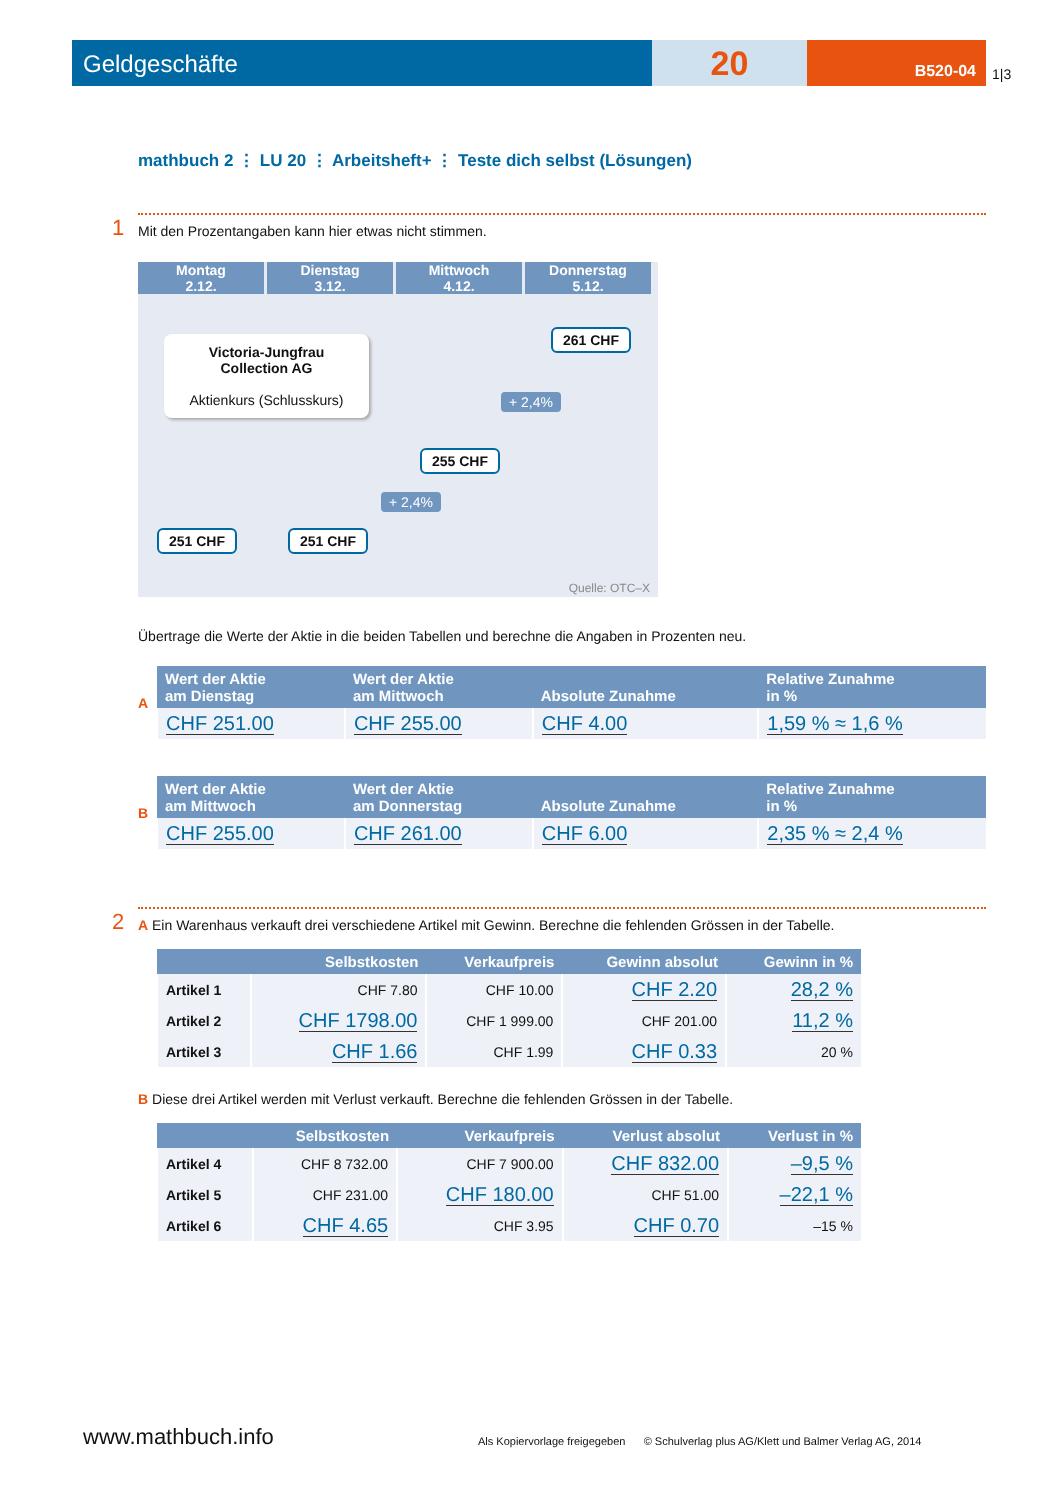Geldgeschäfte
20
B520-04
1|3
mathbuch 2 ⋮ LU 20 ⋮ Arbeitsheft+ ⋮ Teste dich selbst (Lösungen)
1
Mit den Prozentangaben kann hier etwas nicht stimmen.
Montag
2.12. Dienstag
3.12. Mittwoch
4.12. Donnerstag
5.12.
Victoria-Jungfrau
Collection AG
Aktienkurs (Schlusskurs)
261 CHF
+ 2,4%
255 CHF
+ 2,4%
251 CHF 251 CHF
Quelle: OTC–X
Übertrage die Werte der Aktie in die beiden Tabellen und berechne die Angaben in Prozenten neu.
A
| Wert der Aktie am Dienstag | Wert der Aktie am Mittwoch | Absolute Zunahme | Relative Zunahme in % |
| --- | --- | --- | --- |
| CHF 251.00 | CHF 255.00 | CHF 4.00 | 1,59 % ≈ 1,6 % |
B
| Wert der Aktie am Mittwoch | Wert der Aktie am Donnerstag | Absolute Zunahme | Relative Zunahme in % |
| --- | --- | --- | --- |
| CHF 255.00 | CHF 261.00 | CHF 6.00 | 2,35 % ≈ 2,4 % |
2
A Ein Warenhaus verkauft drei verschiedene Artikel mit Gewinn. Berechne die fehlenden Grössen in der Tabelle.
| | Selbstkosten | Verkaufpreis | Gewinn absolut | Gewinn in % |
| --- | --- | --- | --- | --- |
| Artikel 1 | CHF 7.80 | CHF 10.00 | CHF 2.20 | 28,2 % |
| Artikel 2 | CHF 1798.00 | CHF 1 999.00 | CHF 201.00 | 11,2 % |
| Artikel 3 | CHF 1.66 | CHF 1.99 | CHF 0.33 | 20 % |
B Diese drei Artikel werden mit Verlust verkauft. Berechne die fehlenden Grössen in der Tabelle.
| | Selbstkosten | Verkaufpreis | Verlust absolut | Verlust in % |
| --- | --- | --- | --- | --- |
| Artikel 4 | CHF 8 732.00 | CHF 7 900.00 | CHF 832.00 | –9,5 % |
| Artikel 5 | CHF 231.00 | CHF 180.00 | CHF 51.00 | –22,1 % |
| Artikel 6 | CHF 4.65 | CHF 3.95 | CHF 0.70 | –15 % |
www.mathbuch.info
Als Kopiervorlage freigegeben © Schulverlag plus AG/Klett und Balmer Verlag AG, 2014